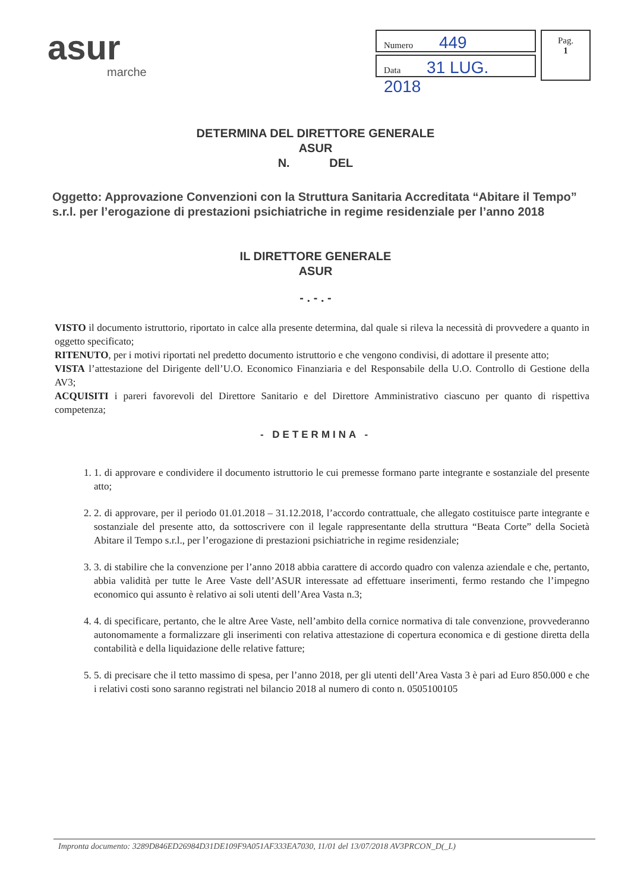asur
marche
Numero 449
Data 31 LUG. 2018
Pag.
1
DETERMINA DEL DIRETTORE GENERALE
ASUR
N. DEL
Oggetto: Approvazione Convenzioni con la Struttura Sanitaria Accreditata “Abitare il Tempo” s.r.l. per l’erogazione di prestazioni psichiatriche in regime residenziale per l’anno 2018
IL DIRETTORE GENERALE
ASUR
- . - . -
VISTO il documento istruttorio, riportato in calce alla presente determina, dal quale si rileva la necessità di provvedere a quanto in oggetto specificato;
RITENUTO, per i motivi riportati nel predetto documento istruttorio e che vengono condivisi, di adottare il presente atto;
VISTA l’attestazione del Dirigente dell’U.O. Economico Finanziaria e del Responsabile della U.O. Controllo di Gestione della AV3;
ACQUISITI i pareri favorevoli del Direttore Sanitario e del Direttore Amministrativo ciascuno per quanto di rispettiva competenza;
- DETERMINA -
1. 1. di approvare e condividere il documento istruttorio le cui premesse formano parte integrante e sostanziale del presente atto;
2. 2. di approvare, per il periodo 01.01.2018 – 31.12.2018, l’accordo contrattuale, che allegato costituisce parte integrante e sostanziale del presente atto, da sottoscrivere con il legale rappresentante della struttura “Beata Corte” della Società Abitare il Tempo s.r.l., per l’erogazione di prestazioni psichiatriche in regime residenziale;
3. 3. di stabilire che la convenzione per l’anno 2018 abbia carattere di accordo quadro con valenza aziendale e che, pertanto, abbia validità per tutte le Aree Vaste dell’ASUR interessate ad effettuare inserimenti, fermo restando che l’impegno economico qui assunto è relativo ai soli utenti dell’Area Vasta n.3;
4. 4. di specificare, pertanto, che le altre Aree Vaste, nell’ambito della cornice normativa di tale convenzione, provvederanno autonomamente a formalizzare gli inserimenti con relativa attestazione di copertura economica e di gestione diretta della contabilità e della liquidazione delle relative fatture;
5. 5. di precisare che il tetto massimo di spesa, per l’anno 2018, per gli utenti dell’Area Vasta 3 è pari ad Euro 850.000 e che i relativi costi sono saranno registrati nel bilancio 2018 al numero di conto n. 0505100105
Impronta documento: 3289D846ED26984D31DE109F9A051AF333EA7030, 11/01 del 13/07/2018 AV3PRCON_D(_L)